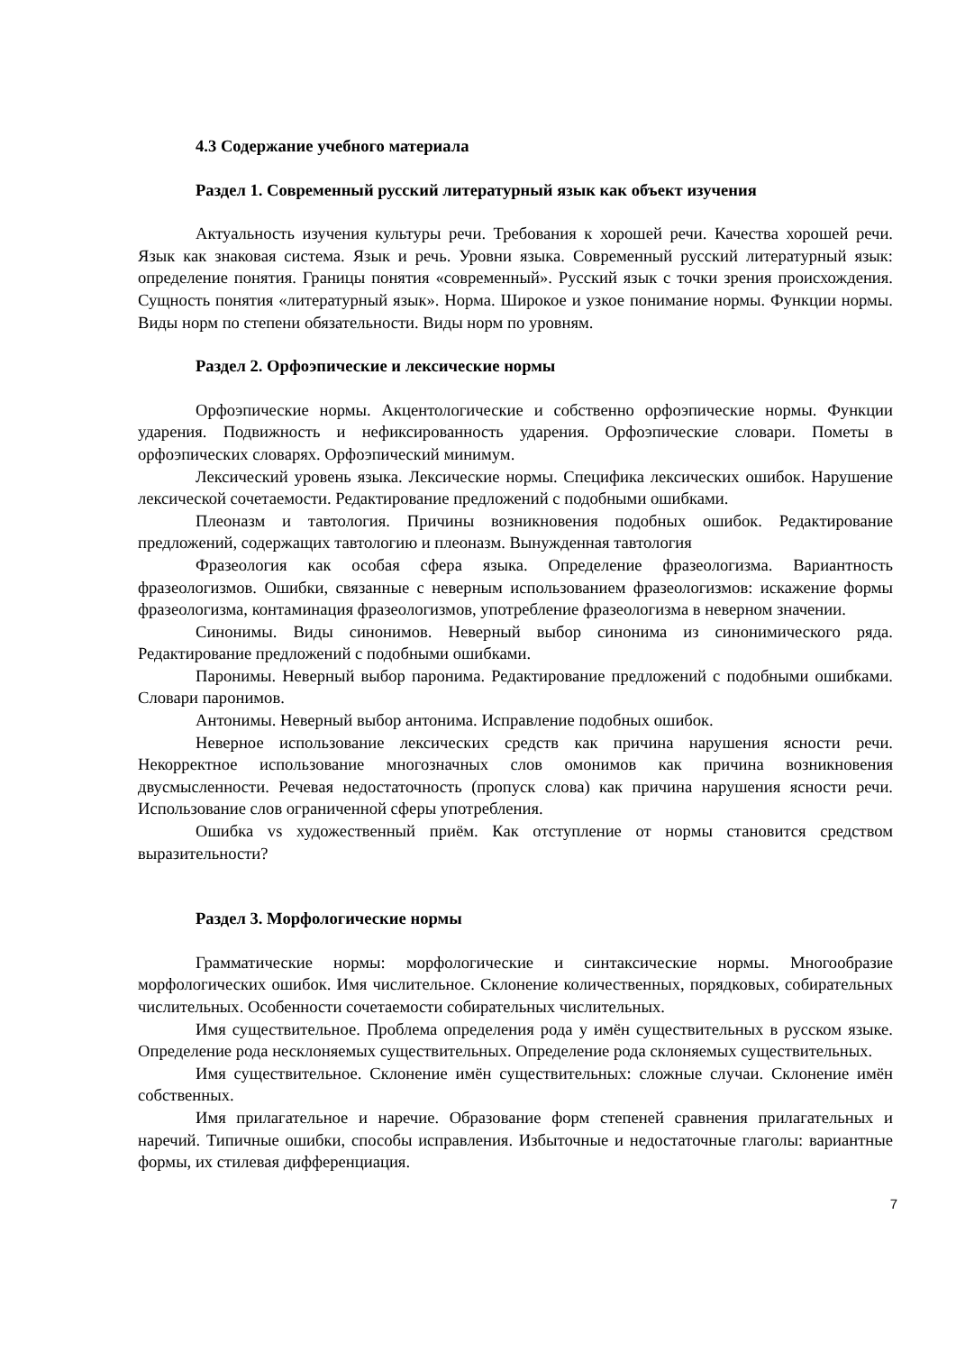4.3 Содержание учебного материала
Раздел 1. Современный русский литературный язык как объект изучения
Актуальность изучения культуры речи. Требования к хорошей речи. Качества хорошей речи. Язык как знаковая система. Язык и речь. Уровни языка. Современный русский литературный язык: определение понятия. Границы понятия «современный». Русский язык с точки зрения происхождения. Сущность понятия «литературный язык». Норма. Широкое и узкое понимание нормы. Функции нормы. Виды норм по степени обязательности. Виды норм по уровням.
Раздел 2. Орфоэпические и лексические нормы
Орфоэпические нормы. Акцентологические и собственно орфоэпические нормы. Функции ударения. Подвижность и нефиксированность ударения. Орфоэпические словари. Пометы в орфоэпических словарях. Орфоэпический минимум.
Лексический уровень языка. Лексические нормы. Специфика лексических ошибок. Нарушение лексической сочетаемости. Редактирование предложений с подобными ошибками.
Плеоназм и тавтология. Причины возникновения подобных ошибок. Редактирование предложений, содержащих тавтологию и плеоназм. Вынужденная тавтология
Фразеология как особая сфера языка. Определение фразеологизма. Вариантность фразеологизмов. Ошибки, связанные с неверным использованием фразеологизмов: искажение формы фразеологизма, контаминация фразеологизмов, употребление фразеологизма в неверном значении.
Синонимы. Виды синонимов. Неверный выбор синонима из синонимического ряда. Редактирование предложений с подобными ошибками.
Паронимы. Неверный выбор паронима. Редактирование предложений с подобными ошибками. Словари паронимов.
Антонимы. Неверный выбор антонима. Исправление подобных ошибок.
Неверное использование лексических средств как причина нарушения ясности речи. Некорректное использование многозначных слов омонимов как причина возникновения двусмысленности. Речевая недостаточность (пропуск слова) как причина нарушения ясности речи. Использование слов ограниченной сферы употребления.
Ошибка vs художественный приём. Как отступление от нормы становится средством выразительности?
Раздел 3. Морфологические нормы
Грамматические нормы: морфологические и синтаксические нормы. Многообразие морфологических ошибок. Имя числительное. Склонение количественных, порядковых, собирательных числительных. Особенности сочетаемости собирательных числительных.
Имя существительное. Проблема определения рода у имён существительных в русском языке. Определение рода несклоняемых существительных. Определение рода склоняемых существительных.
Имя существительное. Склонение имён существительных: сложные случаи. Склонение имён собственных.
Имя прилагательное и наречие. Образование форм степеней сравнения прилагательных и наречий. Типичные ошибки, способы исправления. Избыточные и недостаточные глаголы: вариантные формы, их стилевая дифференциация.
7